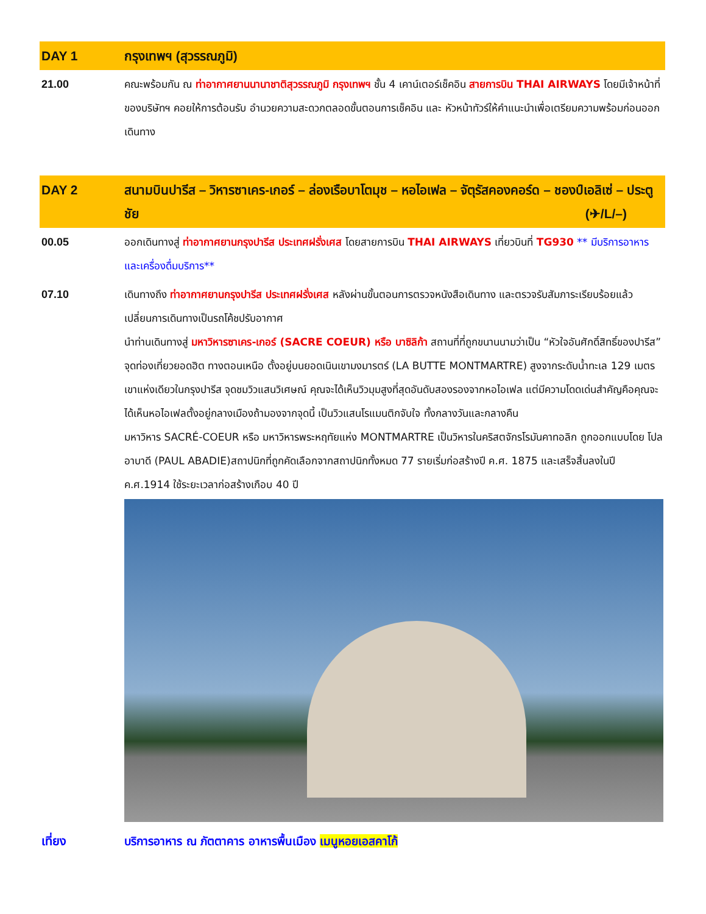| DAY 1 | กรุงเทพฯ (สุวรรณภูมิ) |
| --- | --- |
| 21.00 | คณะพร้อมกัน ณ ท่าอากาศยานนานาชาติสุวรรณภูมิ กรุงเทพฯ ชั้น 4 เคาน์เตอร์เช็คอิน สายการบิน THAI AIRWAYS โดยมีเจ้าหน้าที่ของบริษัทฯ คอยให้การต้อนรับ อำนวยความสะดวกตลอดขั้นตอนการเช็คอิน และ หัวหน้าทัวร์ให้คำแนะนำเพื่อเตรียมความพร้อมก่อนออกเดินทาง |
| DAY 2 | สนามบินปารีส – วิหารซาเคร-เกอร์ – ล่องเรือบาโตมุช – หอไอเฟล – จัตุรัสคองคอร์ด – ชองป์เอลิเซ่ – ประตูชัย (✈/L/–) |
| 00.05 | ออกเดินทางสู่ ท่าอากาศยานกรุงปารีส ประเทศฝรั่งเศส โดยสายการบิน THAI AIRWAYS เที่ยวบินที่ TG930 ** มีบริการอาหารและเครื่องดื่มบริการ** |
| 07.10 | เดินทางถึง ท่าอากาศยานกรุงปารีส ประเทศฝรั่งเศส หลังผ่านขั้นตอนการตรวจหนังสือเดินทาง และตรวจรับสัมภาระเรียบร้อยแล้ว เปลี่ยนการเดินทางเป็นรถโค้ชปรับอากาศ นำท่านเดินทางสู่ มหาวิหารซาเคร-เกอร์ (SACRE COEUR) หรือ บาซิลิก้า สถานที่ที่ถูกขนานนามว่าเป็น “หัวใจอันศักดิ์สิทธิ์ของปารีส” จุดท่องเที่ยวยอดฮิต ทางตอนเหนือ ตั้งอยู่บนยอดเนินเขามงมารตร์ (LA BUTTE MONTMARTRE) สูงจากระดับน้ำทะเล 129 เมตร เขาแห่งเดียวในกรุงปารีส จุดชมวิวแสนวิเศษณ์ คุณจะได้เห็นวิวมุมสูงที่สุดอันดับสองรองจากหอไอเฟล แต่มีความโดดเด่นสำคัญคือคุณจะได้เห็นหอไอเฟลตั้งอยู่กลางเมืองถ้ามองจากจุดนี้ เป็นวิวแสนโรแมนติกจับใจ ทั้งกลางวันและกลางคืน มหาวิหาร SACRÉ-COEUR หรือ มหาวิหารพระหฤทัยแห่ง MONTMARTRE เป็นวิหารในคริสตจักรโรมันคาทอลิก ถูกออกแบบโดย โปล อาบาดี (PAUL ABADIE)สถาปนิกที่ถูกคัดเลือกจากสถาปนิกทั้งหมด 77 รายเริ่มก่อสร้างปี ค.ศ. 1875 และเสร็จสิ้นลงในปี ค.ศ.1914 ใช้ระยะเวลาก่อสร้างเกือบ 40 ปี |
| เที่ยง | บริการอาหาร ณ ภัตตาคาร อาหารพื้นเมือง เมนูหอยเอสคาโก้ |